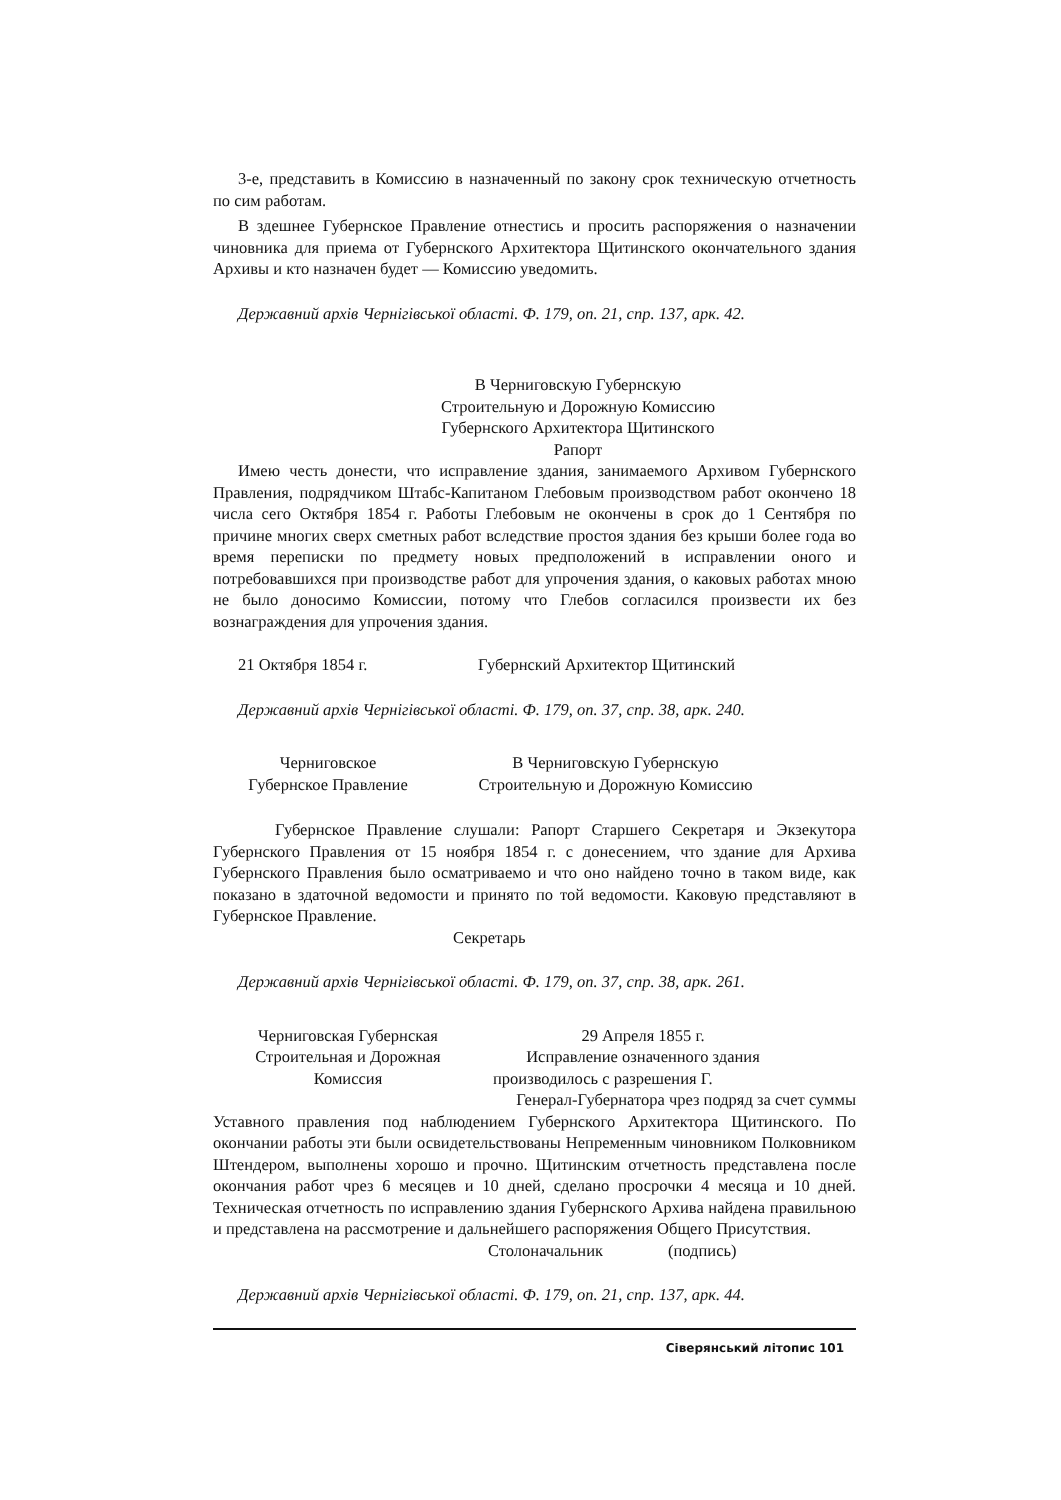3-е, представить в Комиссию в назначенный по закону срок техническую отчетность по сим работам.
В здешнее Губернское Правление отнестись и просить распоряжения о назначении чиновника для приема от Губернского Архитектора Щитинского окончательного здания Архивы и кто назначен будет — Комиссию уведомить.
Державний архів Чернігівської області. Ф. 179, оп. 21, спр. 137, арк. 42.
В Черниговскую Губернскую
Строительную и Дорожную Комиссию
Губернского Архитектора Щитинского
Рапорт
Имею честь донести, что исправление здания, занимаемого Архивом Губернского Правления, подрядчиком Штабс-Капитаном Глебовым производством работ окончено 18 числа сего Октября 1854 г. Работы Глебовым не окончены в срок до 1 Сентября по причине многих сверх сметных работ вследствие простоя здания без крыши более года во время переписки по предмету новых предположений в исправлении оного и потребовавшихся при производстве работ для упрочения здания, о каковых работах мною не было доносимо Комиссии, потому что Глебов согласился произвести их без вознаграждения для упрочения здания.
21 Октября 1854 г. Губернский Архитектор Щитинский
Державний архів Чернігівської області. Ф. 179, оп. 37, спр. 38, арк. 240.
Черниговское
Губернское Правление
В Черниговскую Губернскую
Строительную и Дорожную Комиссию
Губернское Правление слушали: Рапорт Старшего Секретаря и Экзекутора Губернского Правления от 15 ноября 1854 г. с донесением, что здание для Архива Губернского Правления было осматриваемо и что оно найдено точно в таком виде, как показано в здаточной ведомости и принято по той ведомости. Каковую представляют в Губернское Правление.
Секретарь
Державний архів Чернігівської області. Ф. 179, оп. 37, спр. 38, арк. 261.
Черниговская Губернская
Строительная и Дорожная
Комиссия
29 Апреля 1855 г.
Исправление означенного здания
производилось с разрешения Г.
Генерал-Губернатора чрез подряд за счет суммы
Уставного правления под наблюдением Губернского Архитектора Щитинского. По окончании работы эти были освидетельствованы Непременным чиновником Полковником Штендером, выполнены хорошо и прочно. Щитинским отчетность представлена после окончания работ чрез 6 месяцев и 10 дней, сделано просрочки 4 месяца и 10 дней. Техническая отчетность по исправлению здания Губернского Архива найдена правильною и представлена на рассмотрение и дальнейшего распоряжения Общего Присутствия.
Столоначальник (подпись)
Державний архів Чернігівської області. Ф. 179, оп. 21, спр. 137, арк. 44.
Сіверянський літопис 101